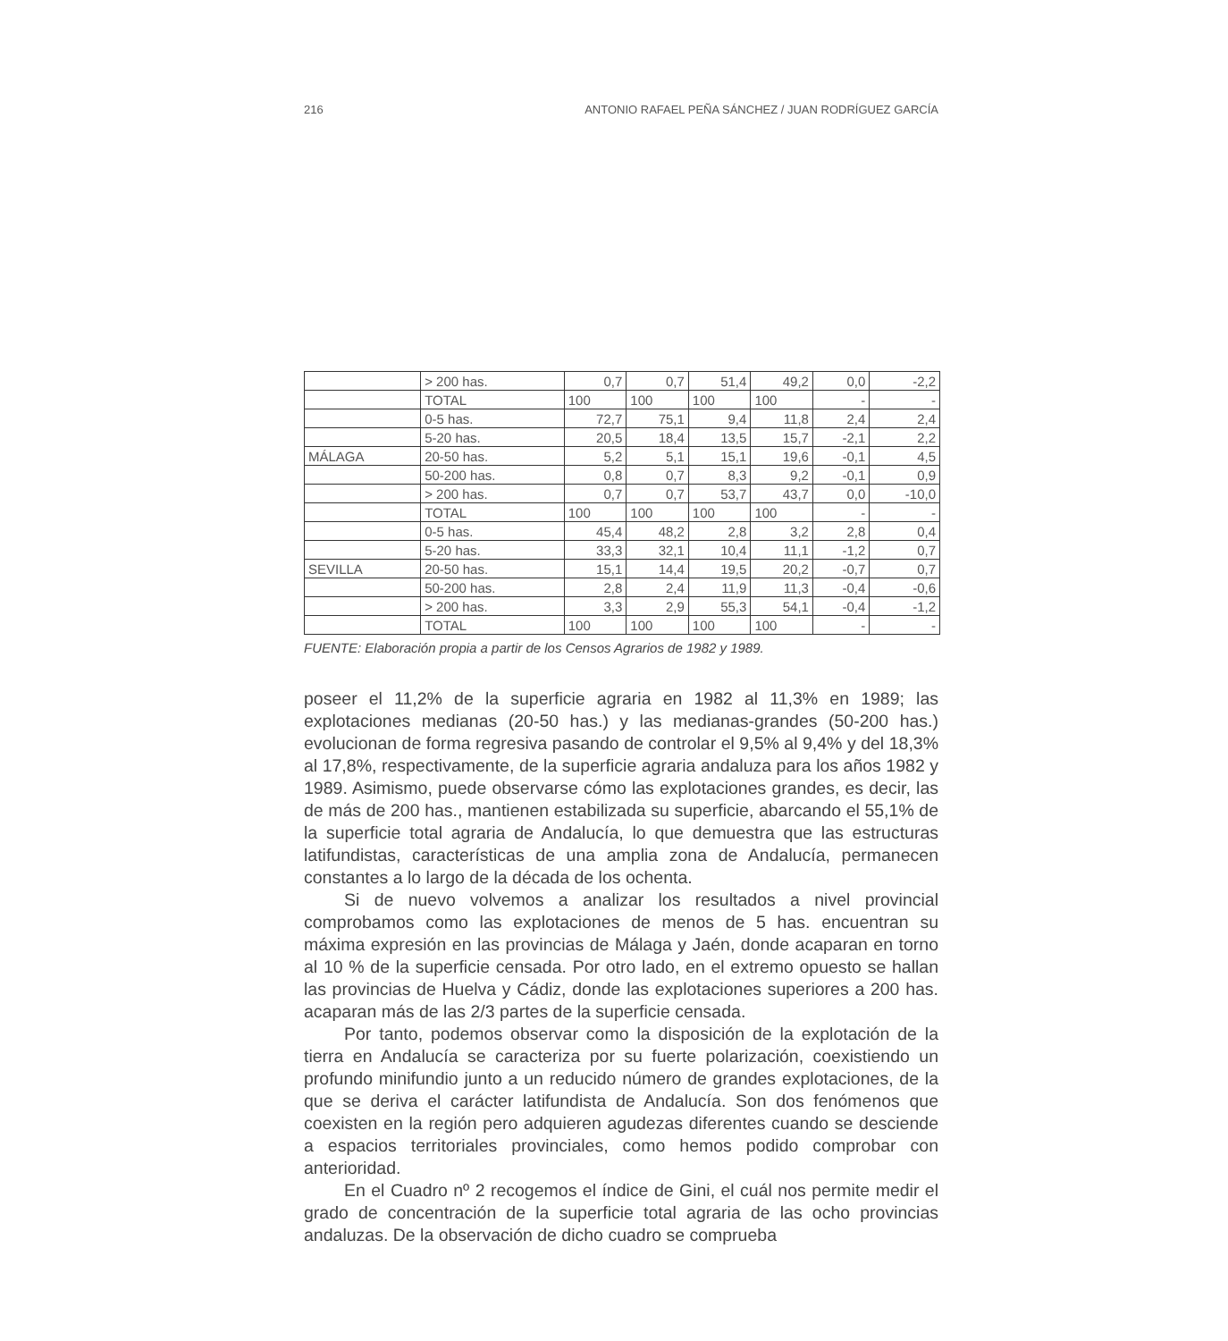216 ANTONIO RAFAEL PEÑA SÁNCHEZ / JUAN RODRÍGUEZ GARCÍA
| | > 200 has. | 0,7 | 0,7 | 51,4 | 49,2 | 0,0 | -2,2 |
| | TOTAL | 100 | 100 | 100 | 100 | - | - |
| | 0-5 has. | 72,7 | 75,1 | 9,4 | 11,8 | 2,4 | 2,4 |
| | 5-20 has. | 20,5 | 18,4 | 13,5 | 15,7 | -2,1 | 2,2 |
| MÁLAGA | 20-50 has. | 5,2 | 5,1 | 15,1 | 19,6 | -0,1 | 4,5 |
| | 50-200 has. | 0,8 | 0,7 | 8,3 | 9,2 | -0,1 | 0,9 |
| | > 200 has. | 0,7 | 0,7 | 53,7 | 43,7 | 0,0 | -10,0 |
| | TOTAL | 100 | 100 | 100 | 100 | - | - |
| | 0-5 has. | 45,4 | 48,2 | 2,8 | 3,2 | 2,8 | 0,4 |
| | 5-20 has. | 33,3 | 32,1 | 10,4 | 11,1 | -1,2 | 0,7 |
| SEVILLA | 20-50 has. | 15,1 | 14,4 | 19,5 | 20,2 | -0,7 | 0,7 |
| | 50-200 has. | 2,8 | 2,4 | 11,9 | 11,3 | -0,4 | -0,6 |
| | > 200 has. | 3,3 | 2,9 | 55,3 | 54,1 | -0,4 | -1,2 |
| | TOTAL | 100 | 100 | 100 | 100 | - | - |
FUENTE: Elaboración propia a partir de los Censos Agrarios de 1982 y 1989.
poseer el 11,2% de la superficie agraria en 1982 al 11,3% en 1989; las explotaciones medianas (20-50 has.) y las medianas-grandes (50-200 has.) evolucionan de forma regresiva pasando de controlar el 9,5% al 9,4% y del 18,3% al 17,8%, respectivamente, de la superficie agraria andaluza para los años 1982 y 1989. Asimismo, puede observarse cómo las explotaciones grandes, es decir, las de más de 200 has., mantienen estabilizada su superficie, abarcando el 55,1% de la superficie total agraria de Andalucía, lo que demuestra que las estructuras latifundistas, características de una amplia zona de Andalucía, permanecen constantes a lo largo de la década de los ochenta.
Si de nuevo volvemos a analizar los resultados a nivel provincial comprobamos como las explotaciones de menos de 5 has. encuentran su máxima expresión en las provincias de Málaga y Jaén, donde acaparan en torno al 10 % de la superficie censada. Por otro lado, en el extremo opuesto se hallan las provincias de Huelva y Cádiz, donde las explotaciones superiores a 200 has. acaparan más de las 2/3 partes de la superficie censada.
Por tanto, podemos observar como la disposición de la explotación de la tierra en Andalucía se caracteriza por su fuerte polarización, coexistiendo un profundo minifundio junto a un reducido número de grandes explotaciones, de la que se deriva el carácter latifundista de Andalucía. Son dos fenómenos que coexisten en la región pero adquieren agudezas diferentes cuando se desciende a espacios territoriales provinciales, como hemos podido comprobar con anterioridad.
En el Cuadro nº 2 recogemos el índice de Gini, el cuál nos permite medir el grado de concentración de la superficie total agraria de las ocho provincias andaluzas. De la observación de dicho cuadro se comprueba